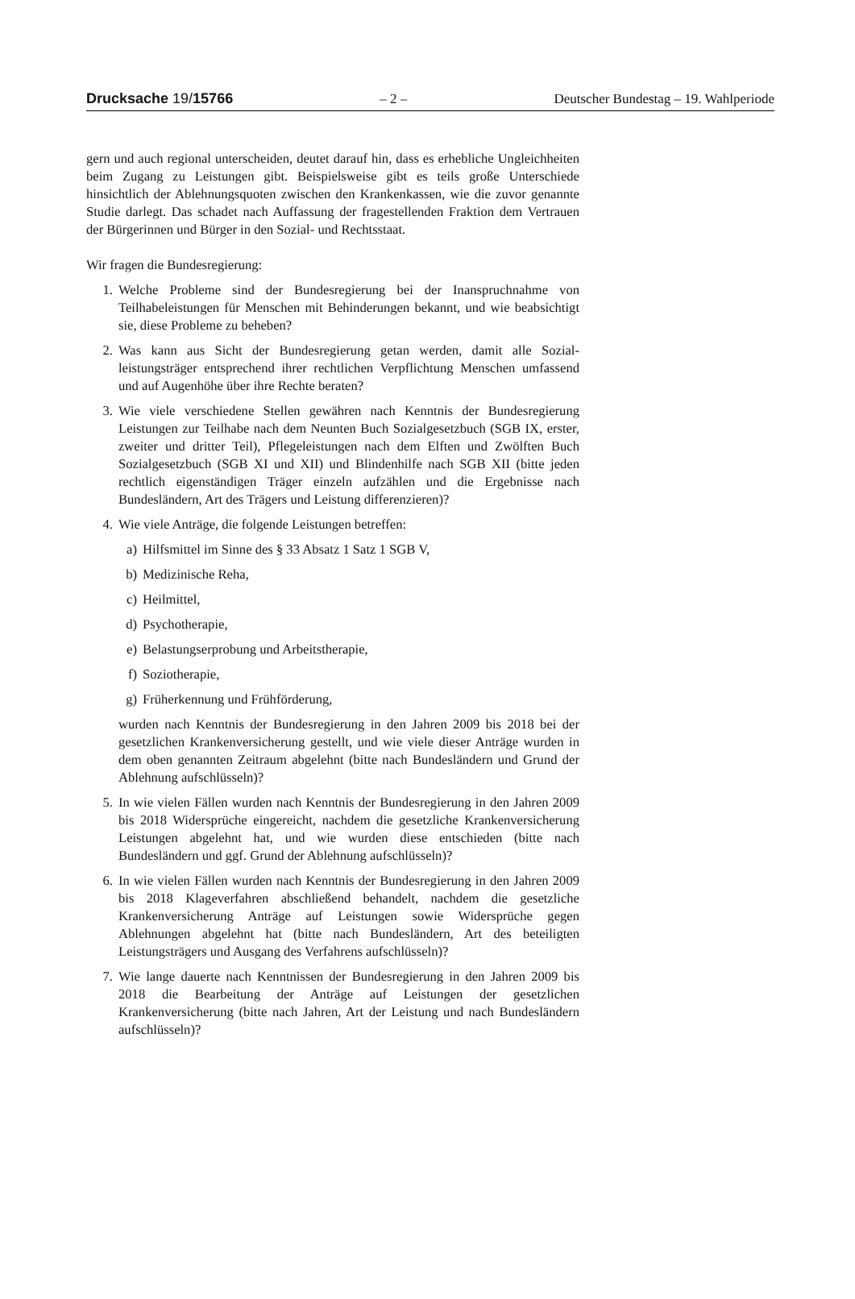Drucksache 19/15766 – 2 – Deutscher Bundestag – 19. Wahlperiode
gern und auch regional unterscheiden, deutet darauf hin, dass es erhebliche Un­gleichheiten beim Zugang zu Leistungen gibt. Beispielsweise gibt es teils große Unterschiede hinsichtlich der Ablehnungsquoten zwischen den Krankenkassen, wie die zuvor genannte Studie darlegt. Das schadet nach Auffassung der frage­stellenden Fraktion dem Vertrauen der Bürgerinnen und Bürger in den Sozial- und Rechtsstaat.
Wir fragen die Bundesregierung:
1. Welche Probleme sind der Bundesregierung bei der Inanspruchnahme von Teilhabeleistungen für Menschen mit Behinderungen bekannt, und wie be­absichtigt sie, diese Probleme zu beheben?
2. Was kann aus Sicht der Bundesregierung getan werden, damit alle Sozial­leistungsträger entsprechend ihrer rechtlichen Verpflichtung Menschen um­fassend und auf Augenhöhe über ihre Rechte beraten?
3. Wie viele verschiedene Stellen gewähren nach Kenntnis der Bundesregie­rung Leistungen zur Teilhabe nach dem Neunten Buch Sozialgesetzbuch (SGB IX, erster, zweiter und dritter Teil), Pflegeleistungen nach dem Elften und Zwölften Buch Sozialgesetzbuch (SGB XI und XII) und Blindenhilfe nach SGB XII (bitte jeden rechtlich eigenständigen Träger einzeln aufzäh­len und die Ergebnisse nach Bundesländern, Art des Trägers und Leistung differenzieren)?
4. Wie viele Anträge, die folgende Leistungen betreffen:
a) Hilfsmittel im Sinne des § 33 Absatz 1 Satz 1 SGB V,
b) Medizinische Reha,
c) Heilmittel,
d) Psychotherapie,
e) Belastungserprobung und Arbeitstherapie,
f) Soziotherapie,
g) Früherkennung und Frühförderung,
wurden nach Kenntnis der Bundesregierung in den Jahren 2009 bis 2018 bei der gesetzlichen Krankenversicherung gestellt, und wie viele dieser An­träge wurden in dem oben genannten Zeitraum abgelehnt (bitte nach Bun­desländern und Grund der Ablehnung aufschlüsseln)?
5. In wie vielen Fällen wurden nach Kenntnis der Bundesregierung in den Jahren 2009 bis 2018 Widersprüche eingereicht, nachdem die gesetzliche Krankenversicherung Leistungen abgelehnt hat, und wie wurden diese ent­schieden (bitte nach Bundesländern und ggf. Grund der Ablehnung auf­schlüsseln)?
6. In wie vielen Fällen wurden nach Kenntnis der Bundesregierung in den Jahren 2009 bis 2018 Klageverfahren abschließend behandelt, nachdem die gesetzliche Krankenversicherung Anträge auf Leistungen sowie Wider­sprüche gegen Ablehnungen abgelehnt hat (bitte nach Bundesländern, Art des beteiligten Leistungsträgers und Ausgang des Verfahrens aufschlüs­seln)?
7. Wie lange dauerte nach Kenntnissen der Bundesregierung in den Jahren 2009 bis 2018 die Bearbeitung der Anträge auf Leistungen der gesetzlichen Krankenversicherung (bitte nach Jahren, Art der Leistung und nach Bun­desländern aufschlüsseln)?